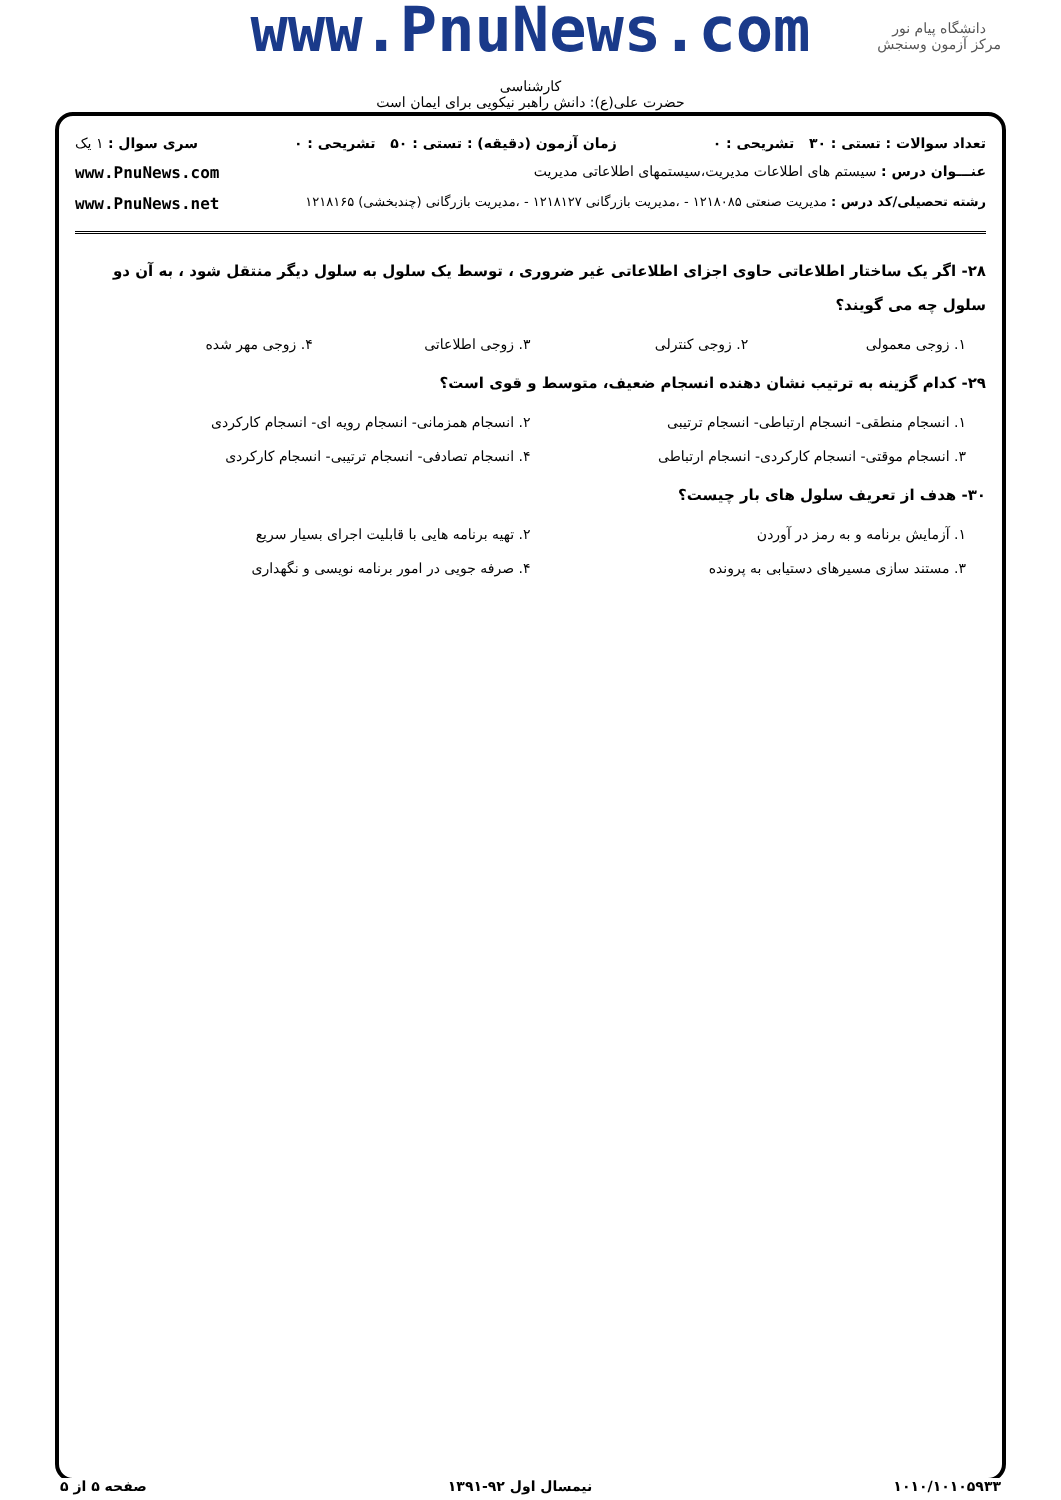دانشگاه پیام نور
مرکز آزمون وسنجش
www.PnuNews.com
کارشناسی
حضرت علی(ع): دانش راهبر نیکویی برای ایمان است
تعداد سوالات : تستی : ۳۰ تشریحی : ۰ زمان آزمون (دقیقه) : تستی : ۵۰ تشریحی : ۰ سری سوال : ۱ یک
عنـــوان درس : سیستم های اطلاعات مدیریت،سیستمهای اطلاعاتی مدیریت www.PnuNews.com
رشته تحصیلی/کد درس : مدیریت صنعتی ۱۲۱۸۰۸۵ - ،مدیریت بازرگانی ۱۲۱۸۱۲۷ - ،مدیریت بازرگانی (چندبخشی) ۱۲۱۸۱۶۵ www.PnuNews.net
۲۸- اگر یک ساختار اطلاعاتی حاوی اجزای اطلاعاتی غیر ضروری ، توسط یک سلول به سلول دیگر منتقل شود ، به آن دو سلول چه می گویند؟
۱. زوجی معمولی ۲. زوجی کنترلی ۳. زوجی اطلاعاتی ۴. زوجی مهر شده
۲۹- کدام گزینه به ترتیب نشان دهنده انسجام ضعیف، متوسط و قوی است؟
۱. انسجام منطقی- انسجام ارتباطی- انسجام ترتیبی ۲. انسجام همزمانی- انسجام رویه ای- انسجام کارکردی ۳. انسجام موقتی- انسجام کارکردی- انسجام ارتباطی ۴. انسجام تصادفی- انسجام ترتیبی- انسجام کارکردی
۳۰- هدف از تعریف سلول های بار چیست؟
۱. آزمایش برنامه و به رمز در آوردن ۲. تهیه برنامه هایی با قابلیت اجرای بسیار سریع ۳. مستند سازی مسیرهای دستیابی به پرونده ۴. صرفه جویی در امور برنامه نویسی و نگهداری
۱۰۱۰/۱۰۱۰۵۹۳۳ نیمسال اول ۹۲-۱۳۹۱ صفحه ۵ از ۵